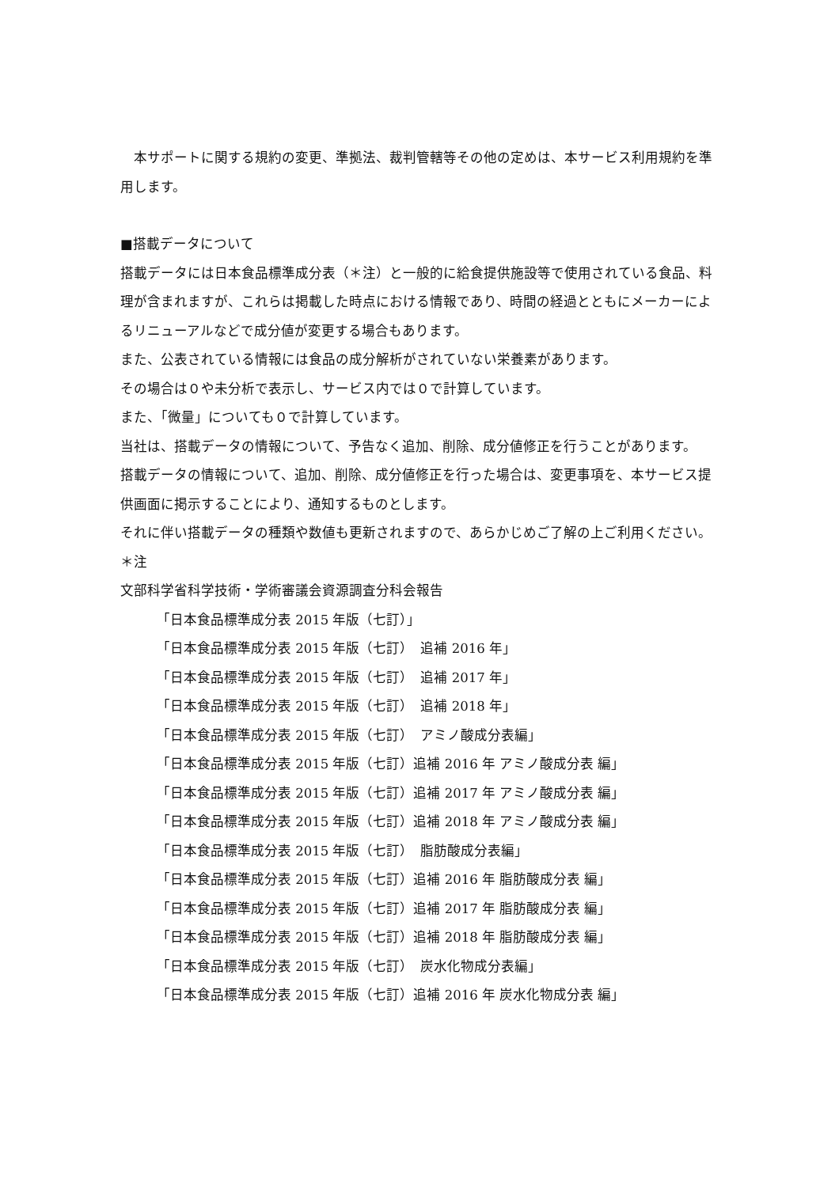本サポートに関する規約の変更、準拠法、裁判管轄等その他の定めは、本サービス利用規約を準用します。
■搭載データについて
搭載データには日本食品標準成分表（＊注）と一般的に給食提供施設等で使用されている食品、料理が含まれますが、これらは掲載した時点における情報であり、時間の経過とともにメーカーによるリニューアルなどで成分値が変更する場合もあります。
また、公表されている情報には食品の成分解析がされていない栄養素があります。
その場合は０や未分析で表示し、サービス内では０で計算しています。
また、「微量」についても０で計算しています。
当社は、搭載データの情報について、予告なく追加、削除、成分値修正を行うことがあります。
搭載データの情報について、追加、削除、成分値修正を行った場合は、変更事項を、本サービス提供画面に掲示することにより、通知するものとします。
それに伴い搭載データの種類や数値も更新されますので、あらかじめご了解の上ご利用ください。
＊注
文部科学省科学技術・学術審議会資源調査分科会報告
「日本食品標準成分表 2015 年版（七訂）」
「日本食品標準成分表 2015 年版（七訂）　追補 2016 年」
「日本食品標準成分表 2015 年版（七訂）　追補 2017 年」
「日本食品標準成分表 2015 年版（七訂）　追補 2018 年」
「日本食品標準成分表 2015 年版（七訂）　アミノ酸成分表編」
「日本食品標準成分表 2015 年版（七訂）追補 2016 年 アミノ酸成分表 編」
「日本食品標準成分表 2015 年版（七訂）追補 2017 年 アミノ酸成分表 編」
「日本食品標準成分表 2015 年版（七訂）追補 2018 年 アミノ酸成分表 編」
「日本食品標準成分表 2015 年版（七訂）　脂肪酸成分表編」
「日本食品標準成分表 2015 年版（七訂）追補 2016 年 脂肪酸成分表 編」
「日本食品標準成分表 2015 年版（七訂）追補 2017 年 脂肪酸成分表 編」
「日本食品標準成分表 2015 年版（七訂）追補 2018 年 脂肪酸成分表 編」
「日本食品標準成分表 2015 年版（七訂）　炭水化物成分表編」
「日本食品標準成分表 2015 年版（七訂）追補 2016 年 炭水化物成分表 編」